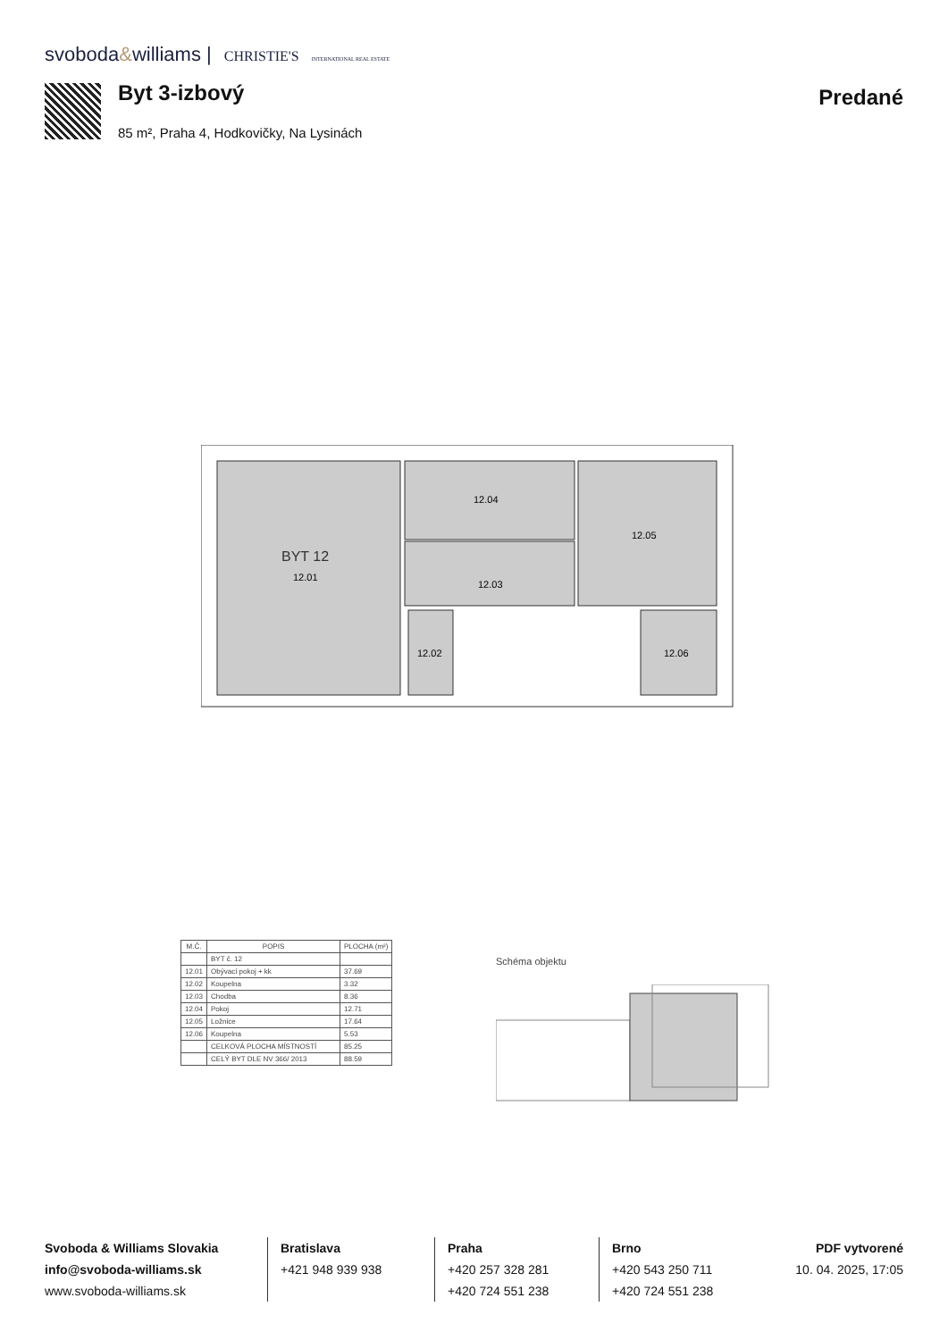svoboda&williams | CHRISTIE'S INTERNATIONAL REAL ESTATE
Byt 3-izbový
85 m², Praha 4, Hodkovičky, Na Lysinách
Predané
BYT 12
12.01
12.04
12.03
12.05
12.02
12.06
| M.Č. | POPIS | PLOCHA (m²) |
| --- | --- | --- |
| | BYT č. 12 | |
| 12.01 | Obývací pokoj + kk | 37.69 |
| 12.02 | Koupelna | 3.32 |
| 12.03 | Chodba | 8.36 |
| 12.04 | Pokoj | 12.71 |
| 12.05 | Ložnice | 17.64 |
| 12.06 | Koupelna | 5.53 |
| | CELKOVÁ PLOCHA MÍSTNOSTÍ | 85.25 |
| | CELÝ BYT DLE NV 366/ 2013 | 88.59 |
Schéma objektu
Svoboda & Williams Slovakia
info@svoboda-williams.sk
www.svoboda-williams.sk
Bratislava
+421 948 939 938
Praha
+420 257 328 281
+420 724 551 238
Brno
+420 543 250 711
+420 724 551 238
PDF vytvorené
10. 04. 2025, 17:05